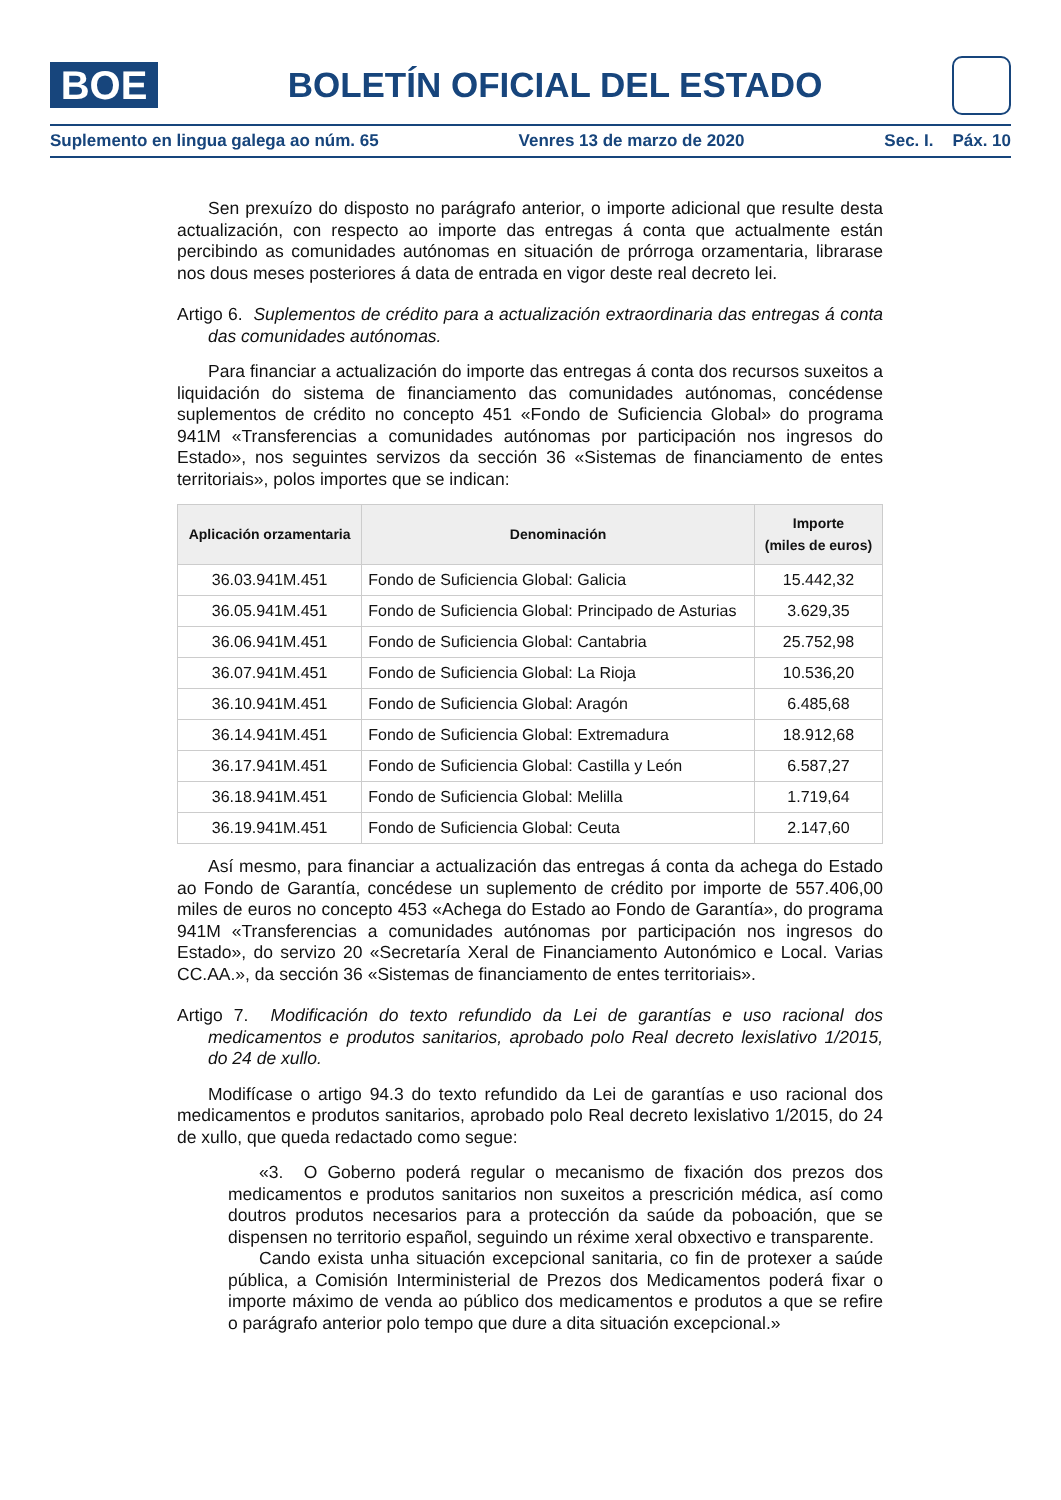BOE
BOLETÍN OFICIAL DEL ESTADO
Suplemento en lingua galega ao núm. 65 Venres 13 de marzo de 2020 Sec. I. Páx. 10
Sen prexuízo do disposto no parágrafo anterior, o importe adicional que resulte desta actualización, con respecto ao importe das entregas á conta que actualmente están percibindo as comunidades autónomas en situación de prórroga orzamentaria, librarase nos dous meses posteriores á data de entrada en vigor deste real decreto lei.
Artigo 6. Suplementos de crédito para a actualización extraordinaria das entregas á conta das comunidades autónomas.
Para financiar a actualización do importe das entregas á conta dos recursos suxeitos a liquidación do sistema de financiamento das comunidades autónomas, concédense suplementos de crédito no concepto 451 «Fondo de Suficiencia Global» do programa 941M «Transferencias a comunidades autónomas por participación nos ingresos do Estado», nos seguintes servizos da sección 36 «Sistemas de financiamento de entes territoriais», polos importes que se indican:
| Aplicación orzamentaria | Denominación | Importe (miles de euros) |
| --- | --- | --- |
| 36.03.941M.451 | Fondo de Suficiencia Global: Galicia | 15.442,32 |
| 36.05.941M.451 | Fondo de Suficiencia Global: Principado de Asturias | 3.629,35 |
| 36.06.941M.451 | Fondo de Suficiencia Global: Cantabria | 25.752,98 |
| 36.07.941M.451 | Fondo de Suficiencia Global: La Rioja | 10.536,20 |
| 36.10.941M.451 | Fondo de Suficiencia Global: Aragón | 6.485,68 |
| 36.14.941M.451 | Fondo de Suficiencia Global: Extremadura | 18.912,68 |
| 36.17.941M.451 | Fondo de Suficiencia Global: Castilla y León | 6.587,27 |
| 36.18.941M.451 | Fondo de Suficiencia Global: Melilla | 1.719,64 |
| 36.19.941M.451 | Fondo de Suficiencia Global: Ceuta | 2.147,60 |
Así mesmo, para financiar a actualización das entregas á conta da achega do Estado ao Fondo de Garantía, concédese un suplemento de crédito por importe de 557.406,00 miles de euros no concepto 453 «Achega do Estado ao Fondo de Garantía», do programa 941M «Transferencias a comunidades autónomas por participación nos ingresos do Estado», do servizo 20 «Secretaría Xeral de Financiamento Autonómico e Local. Varias CC.AA.», da sección 36 «Sistemas de financiamento de entes territoriais».
Artigo 7. Modificación do texto refundido da Lei de garantías e uso racional dos medicamentos e produtos sanitarios, aprobado polo Real decreto lexislativo 1/2015, do 24 de xullo.
Modifícase o artigo 94.3 do texto refundido da Lei de garantías e uso racional dos medicamentos e produtos sanitarios, aprobado polo Real decreto lexislativo 1/2015, do 24 de xullo, que queda redactado como segue:
«3. O Goberno poderá regular o mecanismo de fixación dos prezos dos medicamentos e produtos sanitarios non suxeitos a prescrición médica, así como doutros produtos necesarios para a protección da saúde da poboación, que se dispensen no territorio español, seguindo un réxime xeral obxectivo e transparente.
Cando exista unha situación excepcional sanitaria, co fin de protexer a saúde pública, a Comisión Interministerial de Prezos dos Medicamentos poderá fixar o importe máximo de venda ao público dos medicamentos e produtos a que se refire o parágrafo anterior polo tempo que dure a dita situación excepcional.»